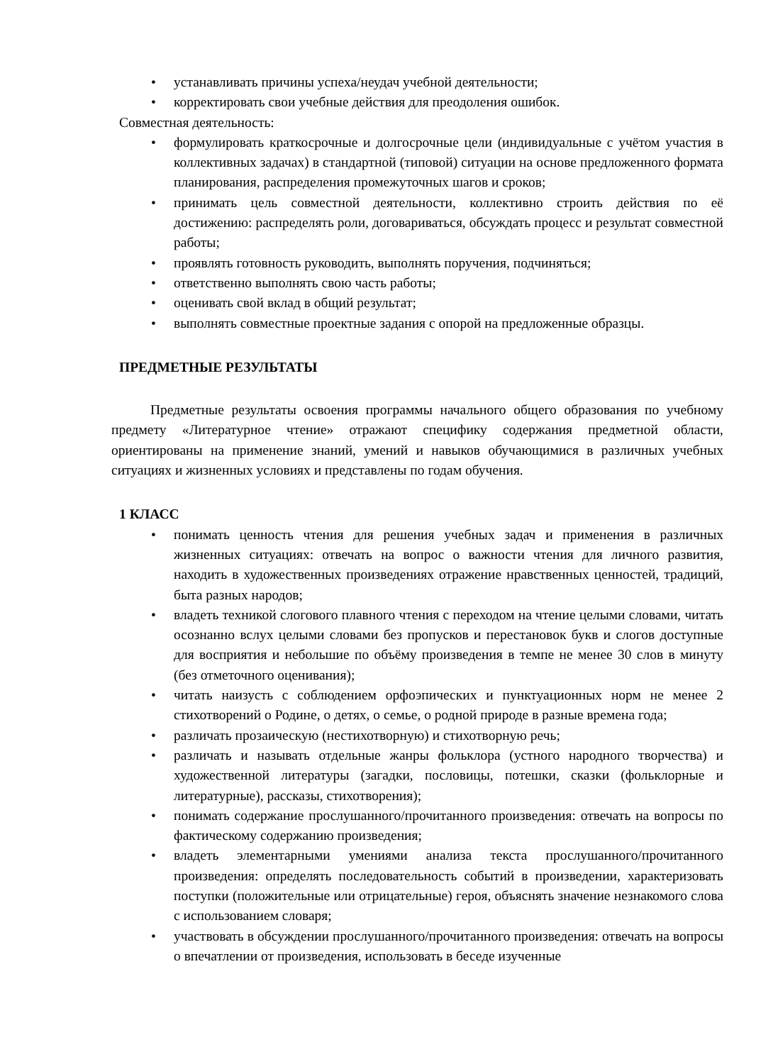• устанавливать причины успеха/неудач учебной деятельности;
• корректировать свои учебные действия для преодоления ошибок.
Совместная деятельность:
• формулировать краткосрочные и долгосрочные цели (индивидуальные с учётом участия в коллективных задачах) в стандартной (типовой) ситуации на основе предложенного формата планирования, распределения промежуточных шагов и сроков;
• принимать цель совместной деятельности, коллективно строить действия по её достижению: распределять роли, договариваться, обсуждать процесс и результат совместной работы;
• проявлять готовность руководить, выполнять поручения, подчиняться;
• ответственно выполнять свою часть работы;
• оценивать свой вклад в общий результат;
• выполнять совместные проектные задания с опорой на предложенные образцы.
ПРЕДМЕТНЫЕ РЕЗУЛЬТАТЫ
Предметные результаты освоения программы начального общего образования по учебному предмету «Литературное чтение» отражают специфику содержания предметной области, ориентированы на применение знаний, умений и навыков обучающимися в различных учебных ситуациях и жизненных условиях и представлены по годам обучения.
1 КЛАСС
• понимать ценность чтения для решения учебных задач и применения в различных жизненных ситуациях: отвечать на вопрос о важности чтения для личного развития, находить в художественных произведениях отражение нравственных ценностей, традиций, быта разных народов;
• владеть техникой слогового плавного чтения с переходом на чтение целыми словами, читать осознанно вслух целыми словами без пропусков и перестановок букв и слогов доступные для восприятия и небольшие по объёму произведения в темпе не менее 30 слов в минуту (без отметочного оценивания);
• читать наизусть с соблюдением орфоэпических и пунктуационных норм не менее 2 стихотворений о Родине, о детях, о семье, о родной природе в разные времена года;
• различать прозаическую (нестихотворную) и стихотворную речь;
• различать и называть отдельные жанры фольклора (устного народного творчества) и художественной литературы (загадки, пословицы, потешки, сказки (фольклорные и литературные), рассказы, стихотворения);
• понимать содержание прослушанного/прочитанного произведения: отвечать на вопросы по фактическому содержанию произведения;
• владеть элементарными умениями анализа текста прослушанного/прочитанного произведения: определять последовательность событий в произведении, характеризовать поступки (положительные или отрицательные) героя, объяснять значение незнакомого слова с использованием словаря;
• участвовать в обсуждении прослушанного/прочитанного произведения: отвечать на вопросы о впечатлении от произведения, использовать в беседе изученные